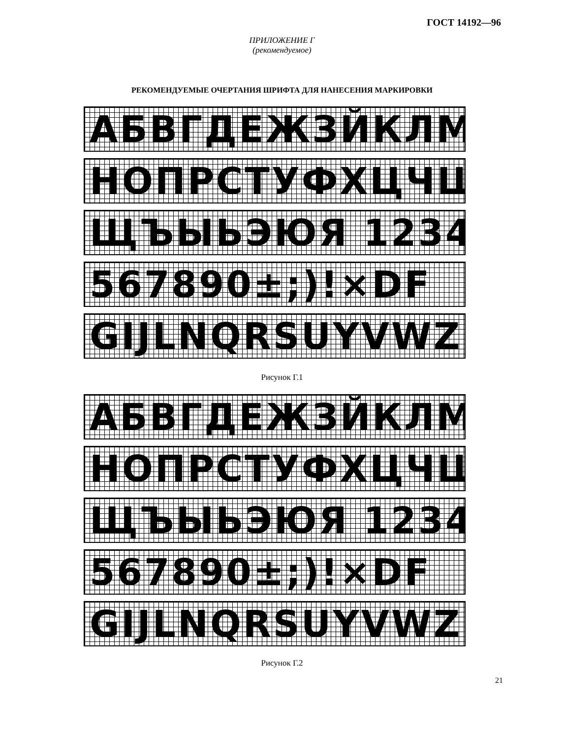ГОСТ 14192—96
ПРИЛОЖЕНИЕ Г
(рекомендуемое)
РЕКОМЕНДУЕМЫЕ ОЧЕРТАНИЯ ШРИФТА ДЛЯ НАНЕСЕНИЯ МАРКИРОВКИ
АБВГДЕЖЗЙКЛМ
НОПРСТУФХЦЧШ
ЩЪЫЬЭЮЯ 1234
567890±;)!×DF
GIJLNQRSUYVWZ
Рисунок Г.1
АБВГДЕЖЗЙКЛМ
НОПРСТУФХЦЧШ
ЩЪЫЬЭЮЯ 1234
567890±;)!×DF
GIJLNQRSUYVWZ
Рисунок Г.2
21